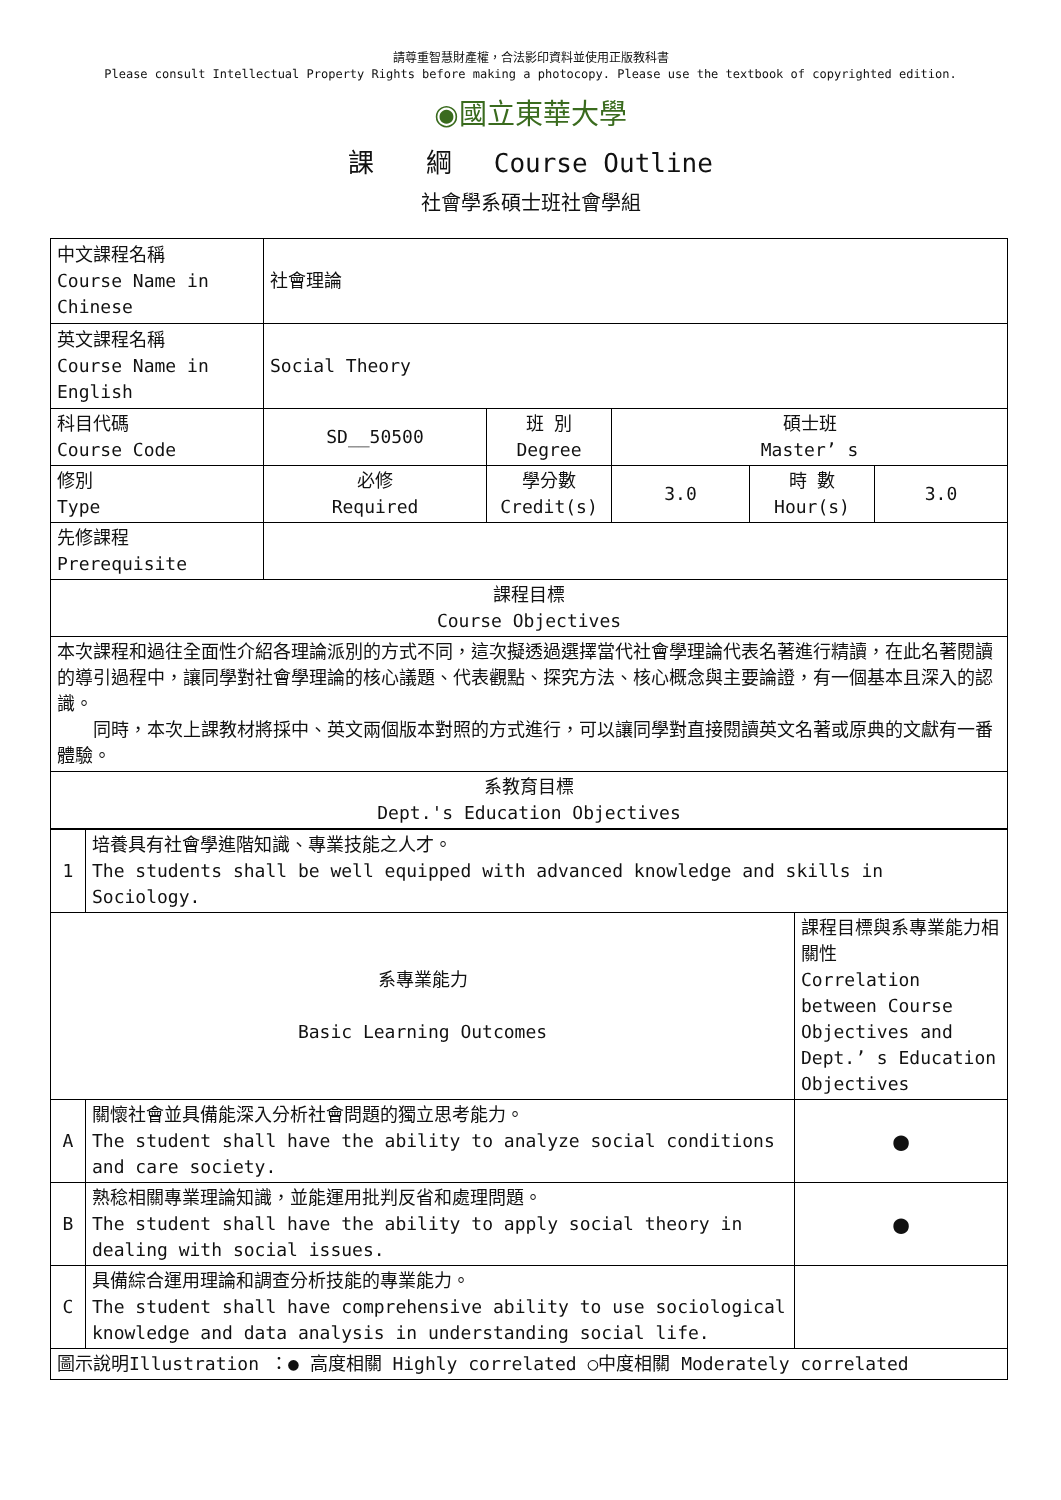請尊重智慧財產權，合法影印資料並使用正版教科書
Please consult Intellectual Property Rights before making a photocopy. Please use the textbook of copyrighted edition.
◉國立東華大學
課　　綱　 Course Outline
社會學系碩士班社會學組
| 中文課程名稱 Course Name in Chinese | 社會理論 | | | | |
| 英文課程名稱 Course Name in English | Social Theory | | | | |
| 科目代碼 Course Code | SD__50500 | 班 別 Degree | 碩士班 Master’ s | | |
| 修別 Type | 必修 Required | 學分數 Credit(s) | 3.0 | 時 數 Hour(s) | 3.0 |
| 先修課程 Prerequisite | | | | | |
| 課程目標 Course Objectives | | | | | |
| 本次課程和過往全面性介紹各理論派別的方式不同，這次擬透過選擇當代社會學理論代表名著進行精讀，在此名著閱讀的導引過程中，讓同學對社會學理論的核心議題、代表觀點、探究方法、核心概念與主要論證，有一個基本且深入的認識。 同時，本次上課教材將採中、英文兩個版本對照的方式進行，可以讓同學對直接閱讀英文名著或原典的文獻有一番體驗。 | | | | | |
| 系教育目標 Dept.'s Education Objectives | | | | | |
| 1 | 培養具有社會學進階知識、專業技能之人才。 The students shall be well equipped with advanced knowledge and skills in Sociology. | |
| 系專業能力 Basic Learning Outcomes | | 課程目標與系專業能力相關性 Correlation between Course Objectives and Dept.’ s Education Objectives |
| A | 關懷社會並具備能深入分析社會問題的獨立思考能力。 The student shall have the ability to analyze social conditions and care society. | ● |
| B | 熟稔相關專業理論知識，並能運用批判反省和處理問題。 The student shall have the ability to apply social theory in dealing with social issues. | ● |
| C | 具備綜合運用理論和調查分析技能的專業能力。 The student shall have comprehensive ability to use sociological knowledge and data analysis in understanding social life. | |
| 圖示說明Illustration ：● 高度相關 Highly correlated ○中度相關 Moderately correlated | | |